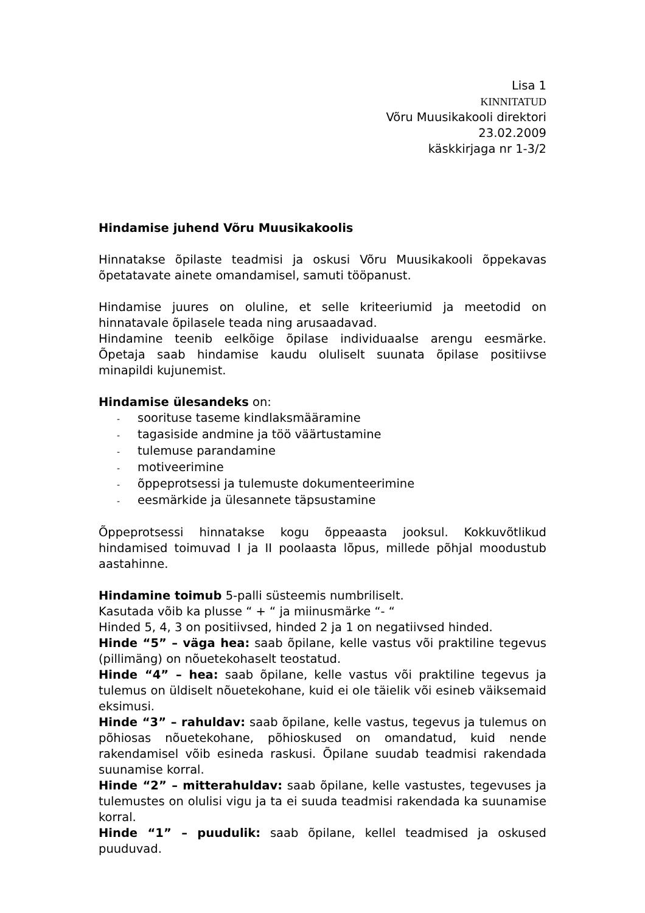Lisa 1
KINNITATUD
Võru Muusikakooli direktori
23.02.2009
käskkirjaga nr 1-3/2
Hindamise juhend Võru Muusikakoolis
Hinnatakse õpilaste teadmisi ja oskusi Võru Muusikakooli õppekavas õpetatavate ainete omandamisel, samuti tööpanust.
Hindamise juures on oluline, et selle kriteeriumid ja meetodid on hinnatavale õpilasele teada ning arusaadavad.
Hindamine teenib eelkõige õpilase individuaalse arengu eesmärke. Õpetaja saab hindamise kaudu oluliselt suunata õpilase positiivse minapildi kujunemist.
Hindamise ülesandeks on:
- soorituse taseme kindlaksmääramine
- tagasiside andmine ja töö väärtustamine
- tulemuse parandamine
- motiveerimine
- õppeprotsessi ja tulemuste dokumenteerimine
- eesmärkide ja ülesannete täpsustamine
Õppeprotsessi hinnatakse kogu õppeaasta jooksul. Kokkuvõtlikud hindamised toimuvad I ja II poolaasta lõpus, millede põhjal moodustub aastahinne.
Hindamine toimub 5-palli süsteemis numbriliselt.
Kasutada võib ka plusse “ + “ ja miinusmärke “- “
Hinded 5, 4, 3 on positiivsed, hinded 2 ja 1 on negatiivsed hinded.
Hinde “5” – väga hea: saab õpilane, kelle vastus või praktiline tegevus (pillimäng) on nõuetekohaselt teostatud.
Hinde “4” – hea: saab õpilane, kelle vastus või praktiline tegevus ja tulemus on üldiselt nõuetekohane, kuid ei ole täielik või esineb väiksemaid eksimusi.
Hinde “3” – rahuldav: saab õpilane, kelle vastus, tegevus ja tulemus on põhiosas nõuetekohane, põhioskused on omandatud, kuid nende rakendamisel võib esineda raskusi. Õpilane suudab teadmisi rakendada suunamise korral.
Hinde “2” – mitterahuldav: saab õpilane, kelle vastustes, tegevuses ja tulemustes on olulisi vigu ja ta ei suuda teadmisi rakendada ka suunamise korral.
Hinde “1” – puudulik: saab õpilane, kellel teadmised ja oskused puuduvad.